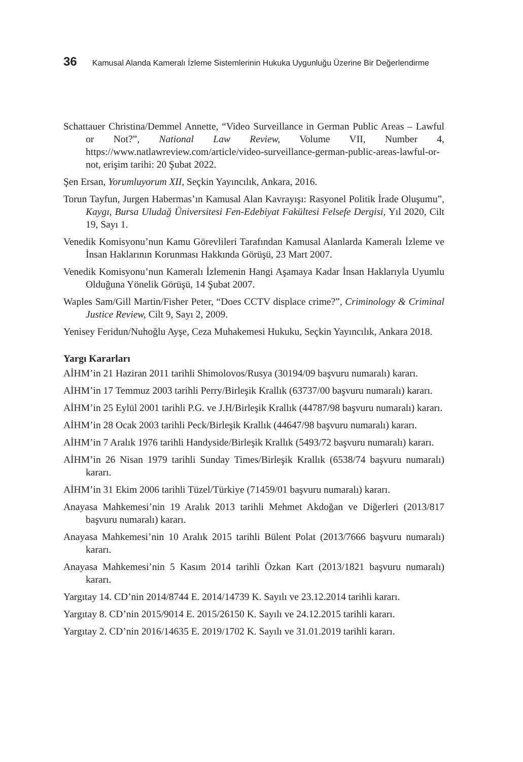36 Kamusal Alanda Kameralı İzleme Sistemlerinin Hukuka Uygunluğu Üzerine Bir Değerlendirme
Schattauer Christina/Demmel Annette, “Video Surveillance in German Public Areas – Lawful or Not?”, National Law Review, Volume VII, Number 4, https://www.natlawreview.com/article/video-surveillance-german-public-areas-lawful-or-not, erişim tarihi: 20 Şubat 2022.
Şen Ersan, Yorumluyorum XII, Seçkin Yayıncılık, Ankara, 2016.
Torun Tayfun, Jurgen Habermas’ın Kamusal Alan Kavrayışı: Rasyonel Politik İrade Oluşumu”, Kaygı, Bursa Uludağ Üniversitesi Fen-Edebiyat Fakültesi Felsefe Dergisi, Yıl 2020, Cilt 19, Sayı 1.
Venedik Komisyonu’nun Kamu Görevlileri Tarafından Kamusal Alanlarda Kameralı İzleme ve İnsan Haklarının Korunması Hakkında Görüşü, 23 Mart 2007.
Venedik Komisyonu’nun Kameralı İzlemenin Hangi Aşamaya Kadar İnsan Haklarıyla Uyumlu Olduğuna Yönelik Görüşü, 14 Şubat 2007.
Waples Sam/Gill Martin/Fisher Peter, “Does CCTV displace crime?”, Criminology & Criminal Justice Review, Cilt 9, Sayı 2, 2009.
Yenisey Feridun/Nuhoğlu Ayşe, Ceza Muhakemesi Hukuku, Seçkin Yayıncılık, Ankara 2018.
Yargı Kararları
AİHM’in 21 Haziran 2011 tarihli Shimolovos/Rusya (30194/09 başvuru numaralı) kararı.
AİHM’in 17 Temmuz 2003 tarihli Perry/Birleşik Krallık (63737/00 başvuru numaralı) kararı.
AİHM’in 25 Eylül 2001 tarihli P.G. ve J.H/Birleşik Krallık (44787/98 başvuru numaralı) kararı.
AİHM’in 28 Ocak 2003 tarihli Peck/Birleşik Krallık (44647/98 başvuru numaralı) kararı.
AİHM’in 7 Aralık 1976 tarihli Handyside/Birleşik Krallık (5493/72 başvuru numaralı) kararı.
AİHM’in 26 Nisan 1979 tarihli Sunday Times/Birleşik Krallık (6538/74 başvuru numaralı) kararı.
AİHM’in 31 Ekim 2006 tarihli Tüzel/Türkiye (71459/01 başvuru numaralı) kararı.
Anayasa Mahkemesi’nin 19 Aralık 2013 tarihli Mehmet Akdoğan ve Diğerleri (2013/817 başvuru numaralı) kararı.
Anayasa Mahkemesi’nin 10 Aralık 2015 tarihli Bülent Polat (2013/7666 başvuru numaralı) kararı.
Anayasa Mahkemesi’nin 5 Kasım 2014 tarihli Özkan Kart (2013/1821 başvuru numaralı) kararı.
Yargıtay 14. CD’nin 2014/8744 E. 2014/14739 K. Sayılı ve 23.12.2014 tarihli kararı.
Yargıtay 8. CD’nin 2015/9014 E. 2015/26150 K. Sayılı ve 24.12.2015 tarihli kararı.
Yargıtay 2. CD’nin 2016/14635 E. 2019/1702 K. Sayılı ve 31.01.2019 tarihli kararı.